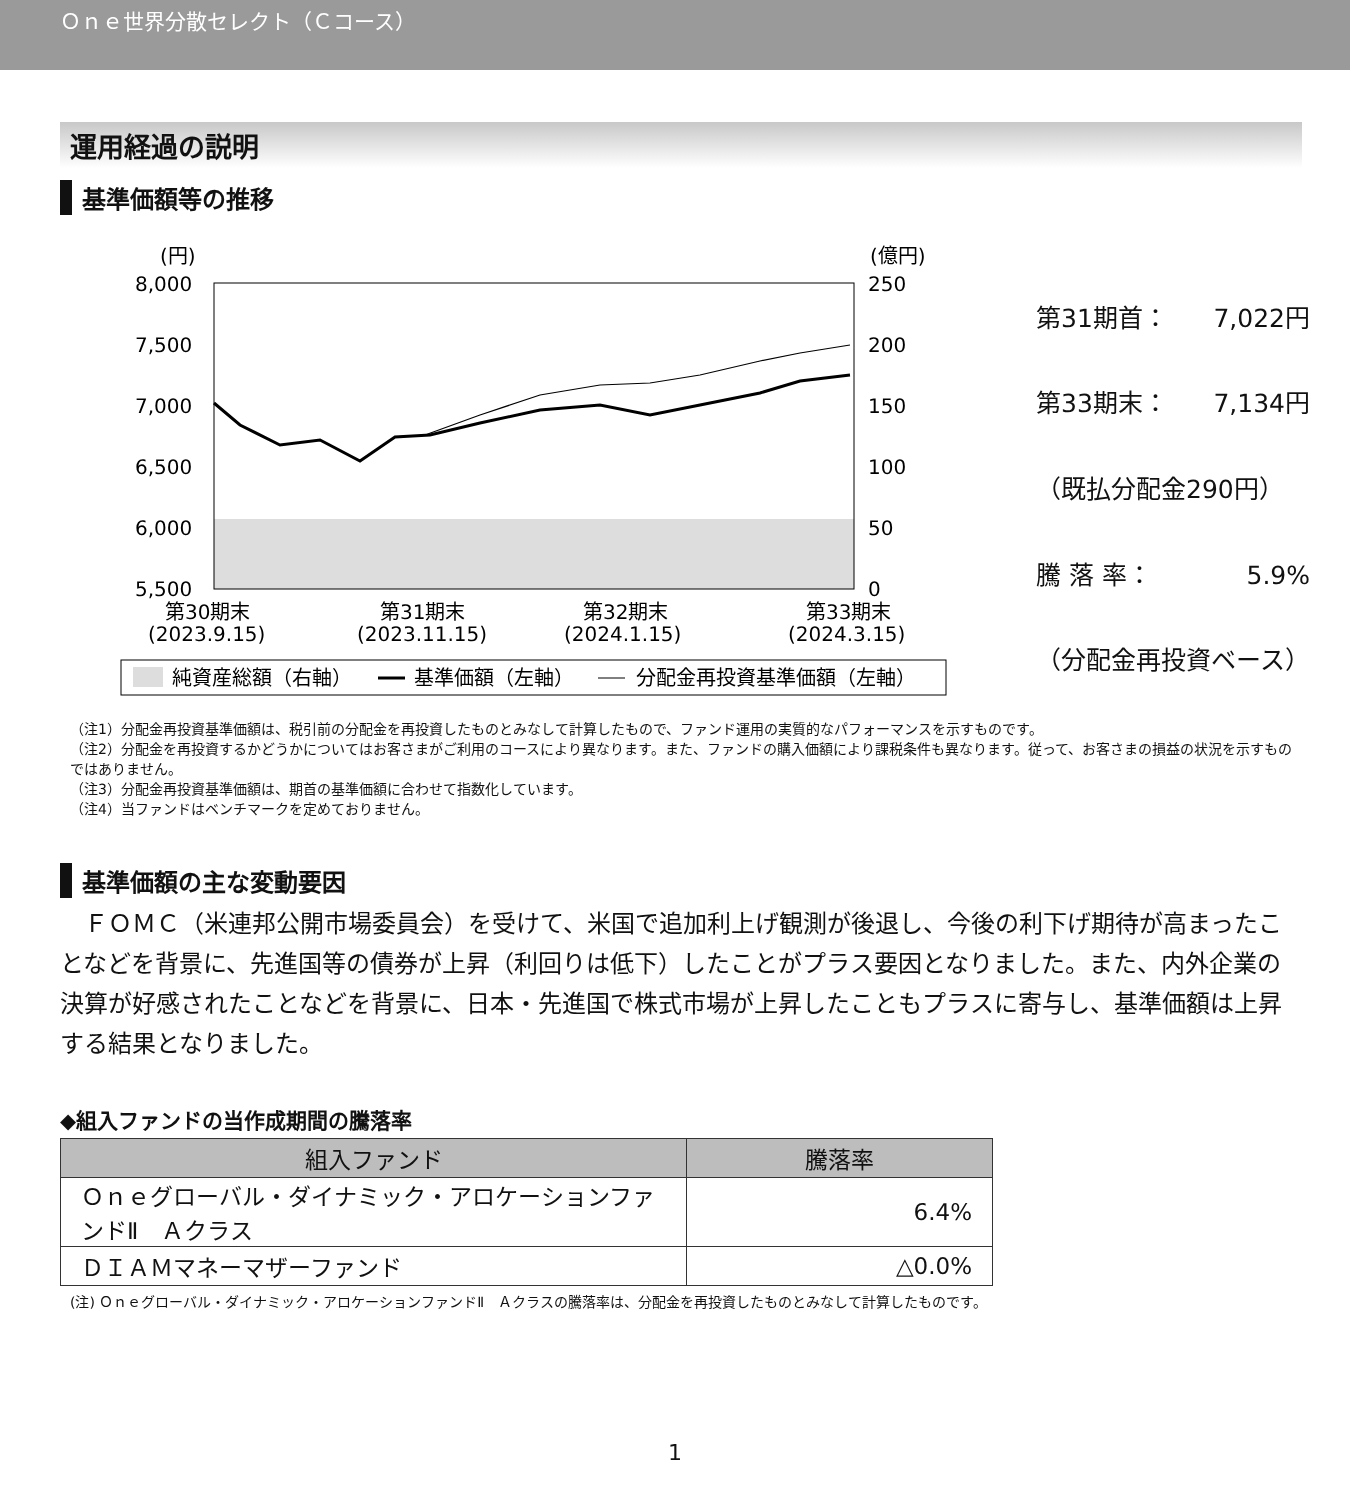Ｏｎｅ世界分散セレクト（Ｃコース）
運用経過の説明
基準価額等の推移
(円)
(億円)
8,000
7,500
7,000
6,500
6,000
5,500
250
200
150
100
50
0
第30期末
(2023.9.15)
第31期末
(2023.11.15)
第32期末
(2024.1.15)
第33期末
(2024.3.15)
純資産総額（右軸）
基準価額（左軸）
分配金再投資基準価額（左軸）
| 第31期首： | 7,022円 |
| 第33期末： | 7,134円 |
| （既払分配金290円） | |
| 騰 落 率： | 5.9% |
| （分配金再投資ベース） | |
（注1）分配金再投資基準価額は、税引前の分配金を再投資したものとみなして計算したもので、ファンド運用の実質的なパフォーマンスを示すものです。
（注2）分配金を再投資するかどうかについてはお客さまがご利用のコースにより異なります。また、ファンドの購入価額により課税条件も異なります。従って、お客さまの損益の状況を示すものではありません。
（注3）分配金再投資基準価額は、期首の基準価額に合わせて指数化しています。
（注4）当ファンドはベンチマークを定めておりません。
基準価額の主な変動要因
　ＦＯＭＣ（米連邦公開市場委員会）を受けて、米国で追加利上げ観測が後退し、今後の利下げ期待が高まったことなどを背景に、先進国等の債券が上昇（利回りは低下）したことがプラス要因となりました。また、内外企業の決算が好感されたことなどを背景に、日本・先進国で株式市場が上昇したこともプラスに寄与し、基準価額は上昇する結果となりました。
◆組入ファンドの当作成期間の騰落率
| 組入ファンド | 騰落率 |
| --- | --- |
| Ｏｎｅグローバル・ダイナミック・アロケーションファンドⅡ Ａクラス | 6.4% |
| ＤＩＡＭマネーマザーファンド | △0.0% |
(注) Ｏｎｅグローバル・ダイナミック・アロケーションファンドⅡ　Ａクラスの騰落率は、分配金を再投資したものとみなして計算したものです。
1